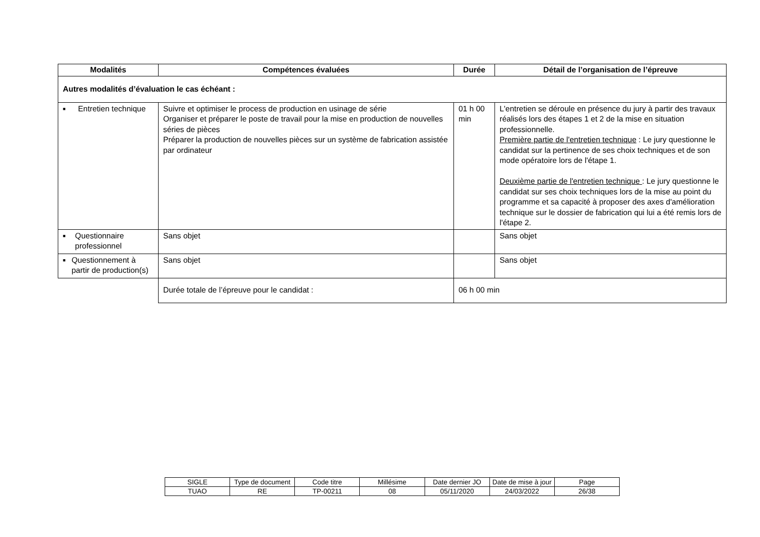| Modalités | Compétences évaluées | Durée | Détail de l’organisation de l’épreuve |
| --- | --- | --- | --- |
| Autres modalités d’évaluation le cas échéant : | | | |
| ■ Entretien technique | Suivre et optimiser le process de production en usinage de série Organiser et préparer le poste de travail pour la mise en production de nouvelles séries de pièces Préparer la production de nouvelles pièces sur un système de fabrication assistée par ordinateur | 01 h 00 min | L'entretien se déroule en présence du jury à partir des travaux réalisés lors des étapes 1 et 2 de la mise en situation professionnelle. Première partie de l'entretien technique : Le jury questionne le candidat sur la pertinence de ses choix techniques et de son mode opératoire lors de l'étape 1. Deuxième partie de l'entretien technique : Le jury questionne le candidat sur ses choix techniques lors de la mise au point du programme et sa capacité à proposer des axes d'amélioration technique sur le dossier de fabrication qui lui a été remis lors de l'étape 2. |
| ■ Questionnaire professionnel | Sans objet | | Sans objet |
| ■ Questionnement à partir de production(s) | Sans objet | | Sans objet |
| | Durée totale de l’épreuve pour le candidat : | 06 h 00 min | |
| SIGLE | Type de document | Code titre | Millésime | Date dernier JO | Date de mise à jour | Page |
| TUAO | RE | TP-00211 | 08 | 05/11/2020 | 24/03/2022 | 26/38 |